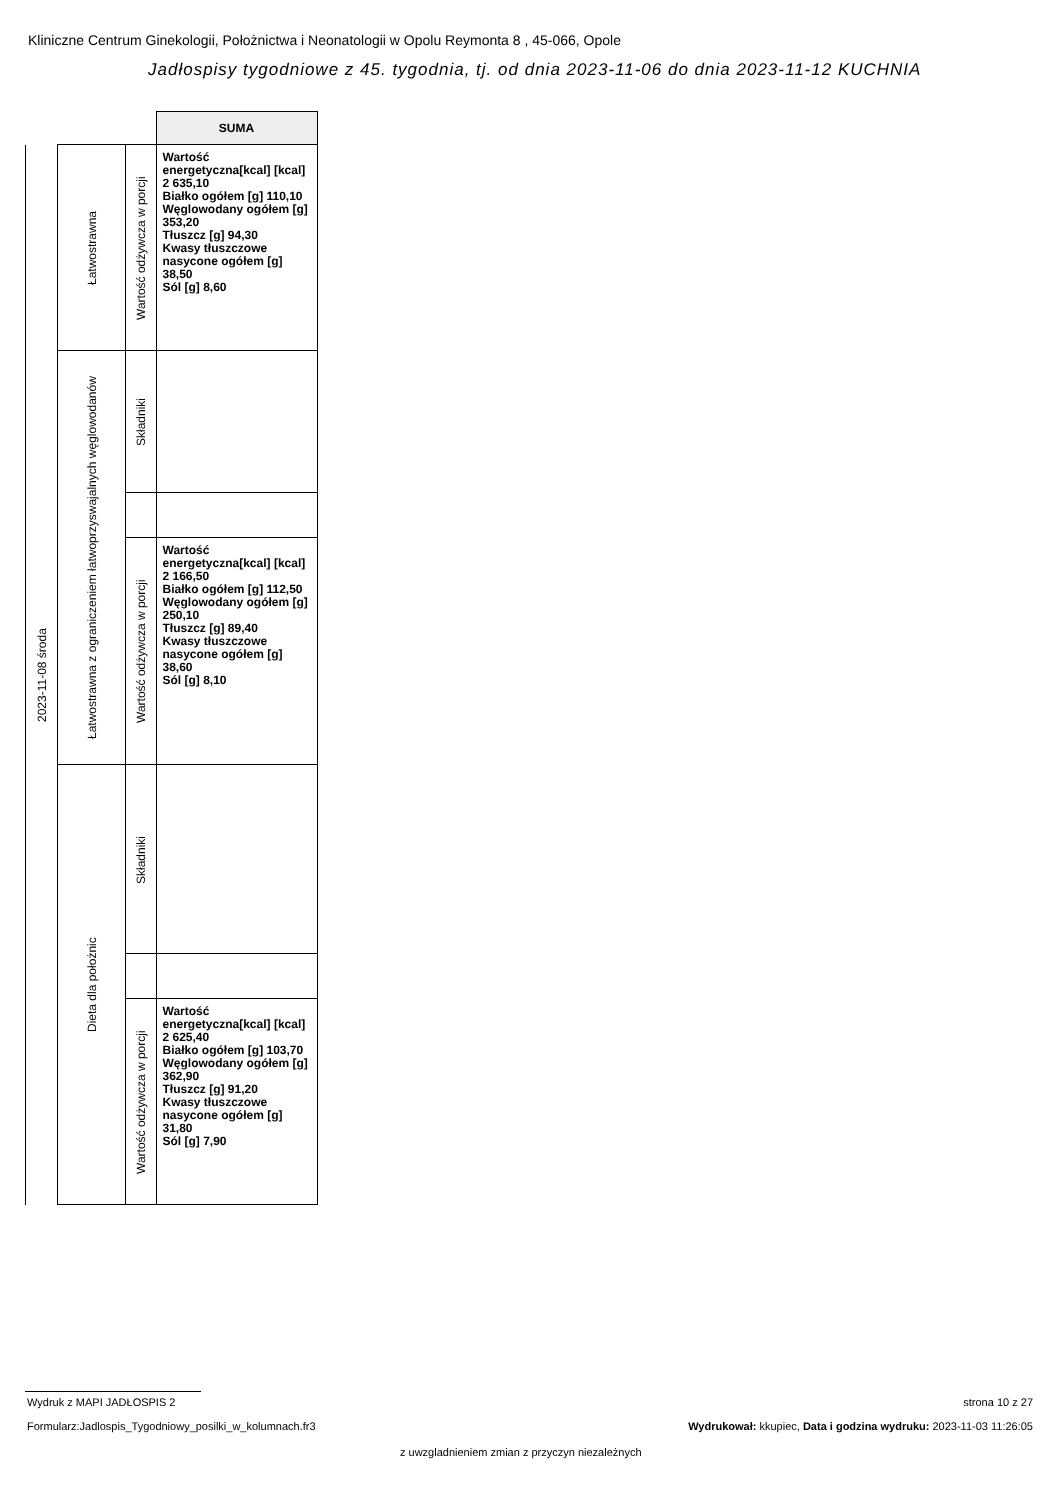Kliniczne Centrum Ginekologii, Położnictwa i Neonatologii w Opolu Reymonta 8 , 45-066, Opole
Jadłospisy tygodniowe z 45. tygodnia, tj. od dnia 2023-11-06 do dnia 2023-11-12 KUCHNIA
| | | | SUMA |
| 2023-11-08 środa | Łatwostrawna | Wartość odżywcza w porcji | Wartość energetyczna[kcal] [kcal] 2 635,10 Białko ogółem [g] 110,10 Węglowodany ogółem [g] 353,20 Tłuszcz [g] 94,30 Kwasy tłuszczowe nasycone ogółem [g] 38,50 Sól [g] 8,60 |
| | Łatwostrawna z ograniczeniem łatwoprzyswajalnych węglowodanów | Składniki | |
| | | Wartość odżywcza w porcji | Wartość energetyczna[kcal] [kcal] 2 166,50 Białko ogółem [g] 112,50 Węglowodany ogółem [g] 250,10 Tłuszcz [g] 89,40 Kwasy tłuszczowe nasycone ogółem [g] 38,60 Sól [g] 8,10 |
| | Dieta dla położnic | Składniki | |
| | | Wartość odżywcza w porcji | Wartość energetyczna[kcal] [kcal] 2 625,40 Białko ogółem [g] 103,70 Węglowodany ogółem [g] 362,90 Tłuszcz [g] 91,20 Kwasy tłuszczowe nasycone ogółem [g] 31,80 Sól [g] 7,90 |
Wydruk z MAPI JADŁOSPIS 2 strona 10 z 27
Formularz:Jadlospis_Tygodniowy_posilki_w_kolumnach.fr3
Wydrukował: kkupiec, Data i godzina wydruku: 2023-11-03 11:26:05
z uwzgladnieniem zmian z przyczyn niezależnych